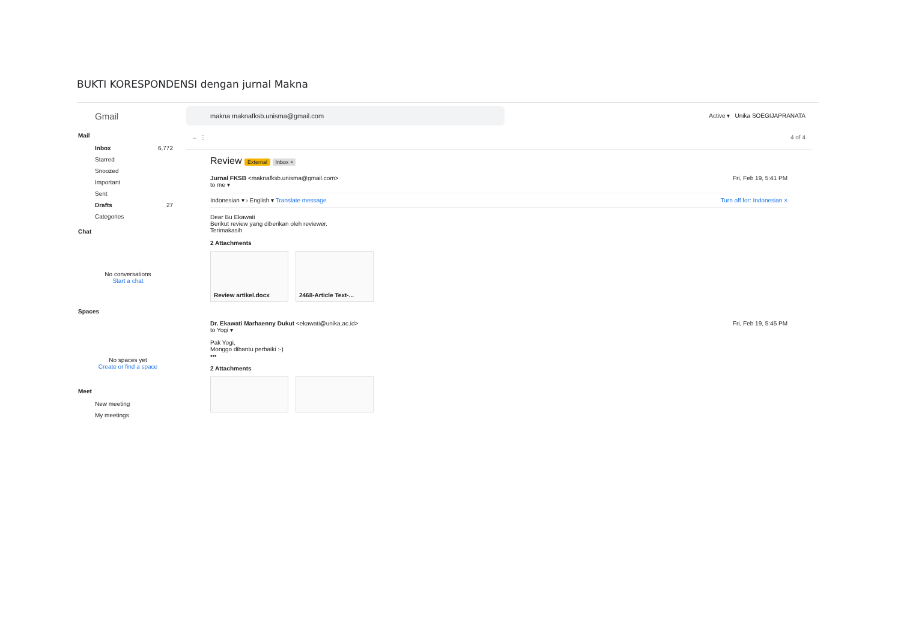BUKTI KORESPONDENSI dengan jurnal Makna
Gmail
Mail
Inbox 6,772
Starred
Snoozed
Important
Sent
Drafts 27
Categories
Chat
No conversations
Start a chat
Spaces
No spaces yet
Create or find a space
Meet
New meeting
My meetings
makna maknafksb.unisma@gmail.com Active ▾ Unika SOEGIJAPRANATA
← ⋮ 4 of 4
Review External Inbox ×
Jurnal FKSB <maknafksb.unisma@gmail.com>
to me ▾ Fri, Feb 19, 5:41 PM
Indonesian ▾ › English ▾ Translate message Turn off for: Indonesian ×
Dear Bu Ekawati
Berikut review yang diberikan oleh reviewer.
Terimakasih
2 Attachments
Review artikel.docx 2468-Article Text-...
Dr. Ekawati Marhaenny Dukut <ekawati@unika.ac.id>
to Yogi ▾ Fri, Feb 19, 5:45 PM
Pak Yogi,
Monggo dibantu perbaiki :-)
•••
2 Attachments